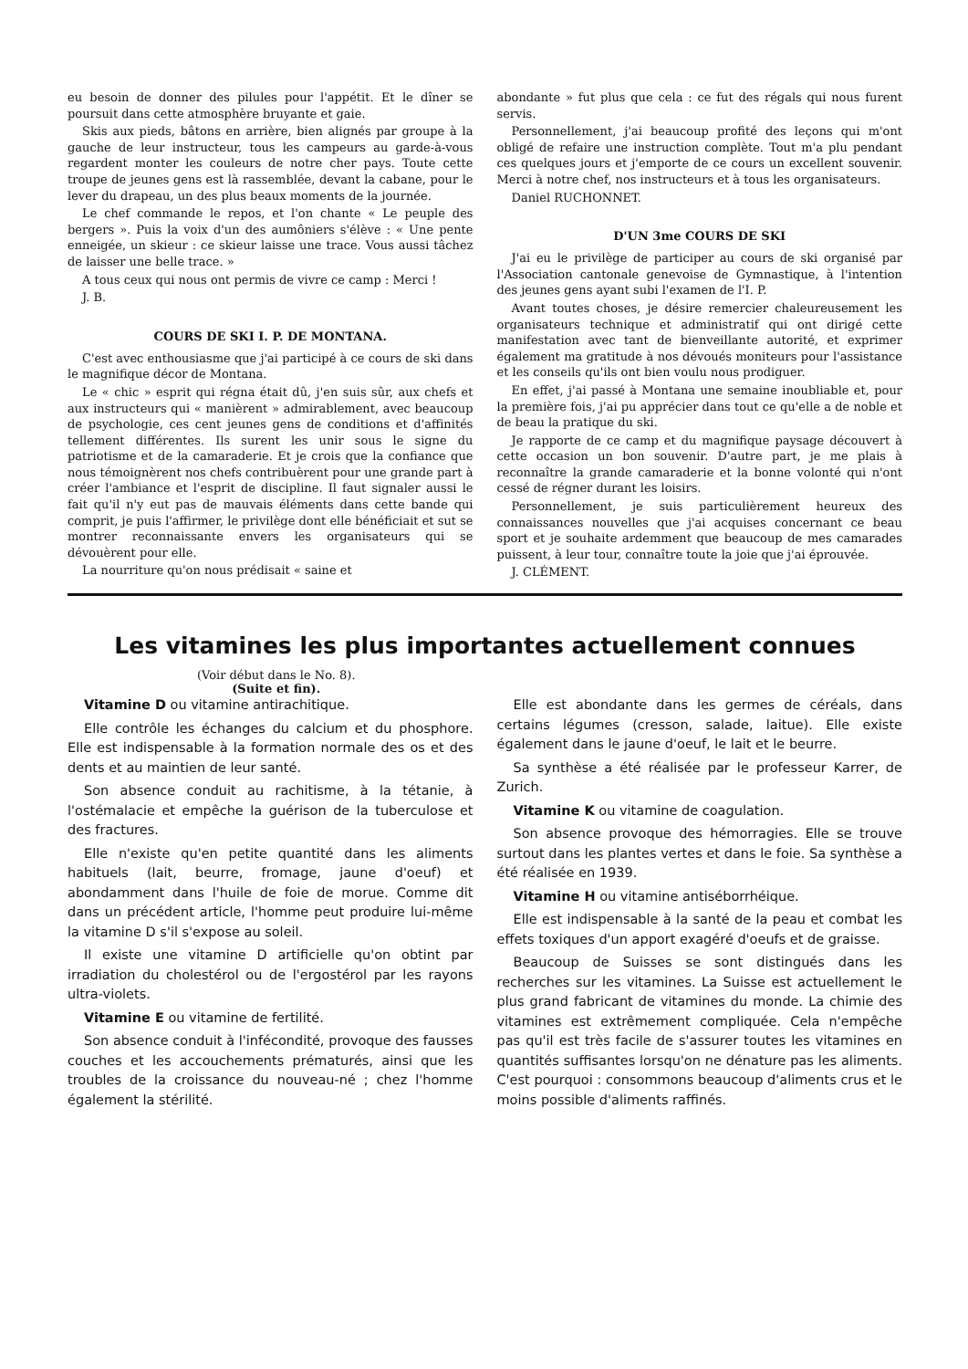eu besoin de donner des pilules pour l'appétit. Et le dîner se poursuit dans cette atmosphère bruyante et gaie.
Skis aux pieds, bâtons en arrière, bien alignés par groupe à la gauche de leur instructeur, tous les campeurs au garde-à-vous regardent monter les couleurs de notre cher pays. Toute cette troupe de jeunes gens est là rassemblée, devant la cabane, pour le lever du drapeau, un des plus beaux moments de la journée.
Le chef commande le repos, et l'on chante « Le peuple des bergers ». Puis la voix d'un des aumôniers s'élève : « Une pente enneigée, un skieur : ce skieur laisse une trace. Vous aussi tâchez de laisser une belle trace. »
A tous ceux qui nous ont permis de vivre ce camp : Merci !
J. B.
COURS DE SKI I. P. DE MONTANA.
C'est avec enthousiasme que j'ai participé à ce cours de ski dans le magnifique décor de Montana.
Le « chic » esprit qui régna était dû, j'en suis sûr, aux chefs et aux instructeurs qui « manièrent » admirablement, avec beaucoup de psychologie, ces cent jeunes gens de conditions et d'affinités tellement différentes. Ils surent les unir sous le signe du patriotisme et de la camaraderie. Et je crois que la confiance que nous témoignèrent nos chefs contribuèrent pour une grande part à créer l'ambiance et l'esprit de discipline. Il faut signaler aussi le fait qu'il n'y eut pas de mauvais éléments dans cette bande qui comprit, je puis l'affirmer, le privilège dont elle bénéficiait et sut se montrer reconnaissante envers les organisateurs qui se dévouèrent pour elle.
La nourriture qu'on nous prédisait « saine et
abondante » fut plus que cela : ce fut des régals qui nous furent servis.
Personnellement, j'ai beaucoup profité des leçons qui m'ont obligé de refaire une instruction complète. Tout m'a plu pendant ces quelques jours et j'emporte de ce cours un excellent souvenir. Merci à notre chef, nos instructeurs et à tous les organisateurs.
Daniel RUCHONNET.
D'UN 3me COURS DE SKI
J'ai eu le privilège de participer au cours de ski organisé par l'Association cantonale genevoise de Gymnastique, à l'intention des jeunes gens ayant subi l'examen de l'I. P.
Avant toutes choses, je désire remercier chaleureusement les organisateurs technique et administratif qui ont dirigé cette manifestation avec tant de bienveillante autorité, et exprimer également ma gratitude à nos dévoués moniteurs pour l'assistance et les conseils qu'ils ont bien voulu nous prodiguer.
En effet, j'ai passé à Montana une semaine inoubliable et, pour la première fois, j'ai pu apprécier dans tout ce qu'elle a de noble et de beau la pratique du ski.
Je rapporte de ce camp et du magnifique paysage découvert à cette occasion un bon souvenir. D'autre part, je me plais à reconnaître la grande camaraderie et la bonne volonté qui n'ont cessé de régner durant les loisirs.
Personnellement, je suis particulièrement heureux des connaissances nouvelles que j'ai acquises concernant ce beau sport et je souhaite ardemment que beaucoup de mes camarades puissent, à leur tour, connaître toute la joie que j'ai éprouvée.
J. CLÉMENT.
Les vitamines les plus importantes actuellement connues
(Voir début dans le No. 8).
(Suite et fin).
Vitamine D ou vitamine antirachitique.
Elle contrôle les échanges du calcium et du phosphore. Elle est indispensable à la formation normale des os et des dents et au maintien de leur santé.
Son absence conduit au rachitisme, à la tétanie, à l'ostémalacie et empêche la guérison de la tuberculose et des fractures.
Elle n'existe qu'en petite quantité dans les aliments habituels (lait, beurre, fromage, jaune d'oeuf) et abondamment dans l'huile de foie de morue. Comme dit dans un précédent article, l'homme peut produire lui-même la vitamine D s'il s'expose au soleil.
Il existe une vitamine D artificielle qu'on obtint par irradiation du cholestérol ou de l'ergostérol par les rayons ultra-violets.
Vitamine E ou vitamine de fertilité.
Son absence conduit à l'infécondité, provoque des fausses couches et les accouchements prématurés, ainsi que les troubles de la croissance du nouveau-né ; chez l'homme également la stérilité.
Elle est abondante dans les germes de céréals, dans certains légumes (cresson, salade, laitue). Elle existe également dans le jaune d'oeuf, le lait et le beurre.
Sa synthèse a été réalisée par le professeur Karrer, de Zurich.
Vitamine K ou vitamine de coagulation.
Son absence provoque des hémorragies. Elle se trouve surtout dans les plantes vertes et dans le foie. Sa synthèse a été réalisée en 1939.
Vitamine H ou vitamine antiséborrhéique.
Elle est indispensable à la santé de la peau et combat les effets toxiques d'un apport exagéré d'oeufs et de graisse.
Beaucoup de Suisses se sont distingués dans les recherches sur les vitamines. La Suisse est actuellement le plus grand fabricant de vitamines du monde. La chimie des vitamines est extrêmement compliquée. Cela n'empêche pas qu'il est très facile de s'assurer toutes les vitamines en quantités suffisantes lorsqu'on ne dénature pas les aliments. C'est pourquoi : consommons beaucoup d'aliments crus et le moins possible d'aliments raffinés.